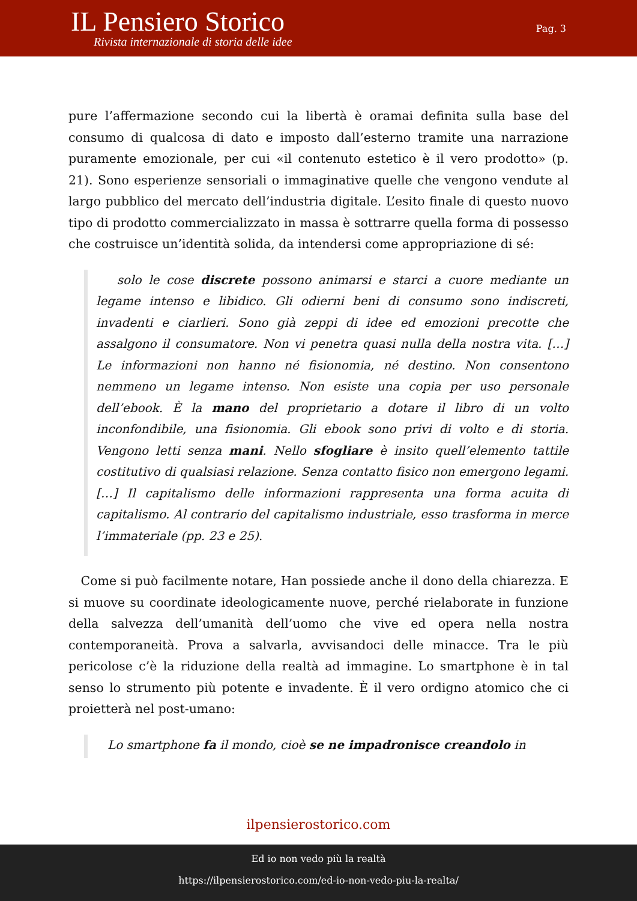IL Pensiero Storico
Rivista internazionale di storia delle idee
Pag. 3
pure l’affermazione secondo cui la libertà è oramai definita sulla base del consumo di qualcosa di dato e imposto dall’esterno tramite una narrazione puramente emozionale, per cui «il contenuto estetico è il vero prodotto» (p. 21). Sono esperienze sensoriali o immaginative quelle che vengono vendute al largo pubblico del mercato dell’industria digitale. L’esito finale di questo nuovo tipo di prodotto commercializzato in massa è sottrarre quella forma di possesso che costruisce un’identità solida, da intendersi come appropriazione di sé:
solo le cose discrete possono animarsi e starci a cuore mediante un legame intenso e libidico. Gli odierni beni di consumo sono indiscreti, invadenti e ciarlieri. Sono già zeppi di idee ed emozioni precotte che assalgono il consumatore. Non vi penetra quasi nulla della nostra vita. […] Le informazioni non hanno né fisionomia, né destino. Non consentono nemmeno un legame intenso. Non esiste una copia per uso personale dell’ebook. È la mano del proprietario a dotare il libro di un volto inconfondibile, una fisionomia. Gli ebook sono privi di volto e di storia. Vengono letti senza mani. Nello sfogliare è insito quell’elemento tattile costitutivo di qualsiasi relazione. Senza contatto fisico non emergono legami. […] Il capitalismo delle informazioni rappresenta una forma acuita di capitalismo. Al contrario del capitalismo industriale, esso trasforma in merce l’immateriale (pp. 23 e 25).
Come si può facilmente notare, Han possiede anche il dono della chiarezza. E si muove su coordinate ideologicamente nuove, perché rielaborate in funzione della salvezza dell’umanità dell’uomo che vive ed opera nella nostra contemporaneità. Prova a salvarla, avvisandoci delle minacce. Tra le più pericolose c’è la riduzione della realtà ad immagine. Lo smartphone è in tal senso lo strumento più potente e invadente. È il vero ordigno atomico che ci proietterà nel post-umano:
Lo smartphone fa il mondo, cioè se ne impadronisce creandolo in
ilpensierostorico.com
Ed io non vedo più la realtà
https://ilpensierostorico.com/ed-io-non-vedo-piu-la-realta/